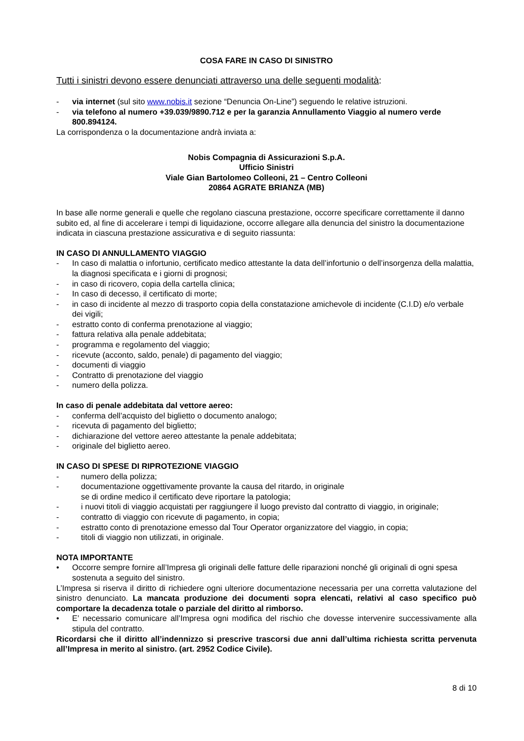COSA FARE IN CASO DI SINISTRO
Tutti i sinistri devono essere denunciati attraverso una delle seguenti modalità:
- via internet (sul sito www.nobis.it sezione “Denuncia On-Line”) seguendo le relative istruzioni.
- via telefono al numero +39.039/9890.712 e per la garanzia Annullamento Viaggio al numero verde 800.894124.
La corrispondenza o la documentazione andrà inviata a:
Nobis Compagnia di Assicurazioni S.p.A.
Ufficio Sinistri
Viale Gian Bartolomeo Colleoni, 21 – Centro Colleoni
20864 AGRATE BRIANZA (MB)
In base alle norme generali e quelle che regolano ciascuna prestazione, occorre specificare correttamente il danno subito ed, al fine di accelerare i tempi di liquidazione, occorre allegare alla denuncia del sinistro la documentazione indicata in ciascuna prestazione assicurativa e di seguito riassunta:
IN CASO DI ANNULLAMENTO VIAGGIO
- In caso di malattia o infortunio, certificato medico attestante la data dell’infortunio o dell’insorgenza della malattia, la diagnosi specificata e i giorni di prognosi;
- in caso di ricovero, copia della cartella clinica;
- In caso di decesso, il certificato di morte;
- in caso di incidente al mezzo di trasporto copia della constatazione amichevole di incidente (C.I.D) e/o verbale dei vigili;
- estratto conto di conferma prenotazione al viaggio;
- fattura relativa alla penale addebitata;
- programma e regolamento del viaggio;
- ricevute (acconto, saldo, penale) di pagamento del viaggio;
- documenti di viaggio
- Contratto di prenotazione del viaggio
- numero della polizza.
In caso di penale addebitata dal vettore aereo:
- conferma dell’acquisto del biglietto o documento analogo;
- ricevuta di pagamento del biglietto;
- dichiarazione del vettore aereo attestante la penale addebitata;
- originale del biglietto aereo.
IN CASO DI SPESE DI RIPROTEZIONE VIAGGIO
- numero della polizza;
- documentazione oggettivamente provante la causa del ritardo, in originale
se di ordine medico il certificato deve riportare la patologia;
- i nuovi titoli di viaggio acquistati per raggiungere il luogo previsto dal contratto di viaggio, in originale;
- contratto di viaggio con ricevute di pagamento, in copia;
- estratto conto di prenotazione emesso dal Tour Operator organizzatore del viaggio, in copia;
- titoli di viaggio non utilizzati, in originale.
NOTA IMPORTANTE
• Occorre sempre fornire all’Impresa gli originali delle fatture delle riparazioni nonché gli originali di ogni spesa sostenuta a seguito del sinistro.
L’Impresa si riserva il diritto di richiedere ogni ulteriore documentazione necessaria per una corretta valutazione del sinistro denunciato. La mancata produzione dei documenti sopra elencati, relativi al caso specifico può comportare la decadenza totale o parziale del diritto al rimborso.
• E’ necessario comunicare all’Impresa ogni modifica del rischio che dovesse intervenire successivamente alla stipula del contratto.
Ricordarsi che il diritto all’indennizzo si prescrive trascorsi due anni dall’ultima richiesta scritta pervenuta all’Impresa in merito al sinistro. (art. 2952 Codice Civile).
8 di 10